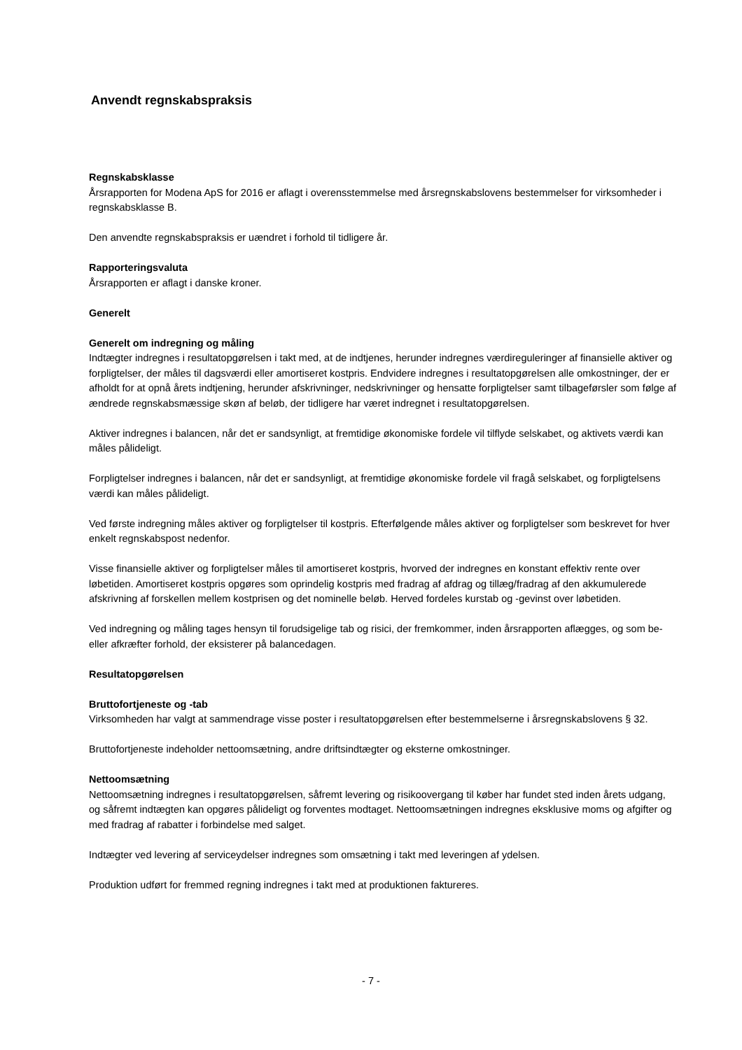Anvendt regnskabspraksis
Regnskabsklasse
Årsrapporten for Modena ApS for 2016 er aflagt i overensstemmelse med årsregnskabslovens bestemmelser for virksomheder i regnskabsklasse B.
Den anvendte regnskabspraksis er uændret i forhold til tidligere år.
Rapporteringsvaluta
Årsrapporten er aflagt i danske kroner.
Generelt
Generelt om indregning og måling
Indtægter indregnes i resultatopgørelsen i takt med, at de indtjenes, herunder indregnes værdireguleringer af finansielle aktiver og forpligtelser, der måles til dagsværdi eller amortiseret kostpris. Endvidere indregnes i resultatopgørelsen alle omkostninger, der er afholdt for at opnå årets indtjening, herunder afskrivninger, nedskrivninger og hensatte forpligtelser samt tilbageførsler som følge af ændrede regnskabsmæssige skøn af beløb, der tidligere har været indregnet i resultatopgørelsen.
Aktiver indregnes i balancen, når det er sandsynligt, at fremtidige økonomiske fordele vil tilflyde selskabet, og aktivets værdi kan måles pålideligt.
Forpligtelser indregnes i balancen, når det er sandsynligt, at fremtidige økonomiske fordele vil fragå selskabet, og forpligtelsens værdi kan måles pålideligt.
Ved første indregning måles aktiver og forpligtelser til kostpris. Efterfølgende måles aktiver og forpligtelser som beskrevet for hver enkelt regnskabspost nedenfor.
Visse finansielle aktiver og forpligtelser måles til amortiseret kostpris, hvorved der indregnes en konstant effektiv rente over løbetiden. Amortiseret kostpris opgøres som oprindelig kostpris med fradrag af afdrag og tillæg/fradrag af den akkumulerede afskrivning af forskellen mellem kostprisen og det nominelle beløb. Herved fordeles kurstab og -gevinst over løbetiden.
Ved indregning og måling tages hensyn til forudsigelige tab og risici, der fremkommer, inden årsrapporten aflægges, og som be- eller afkræfter forhold, der eksisterer på balancedagen.
Resultatopgørelsen
Bruttofortjeneste og -tab
Virksomheden har valgt at sammendrage visse poster i resultatopgørelsen efter bestemmelserne i årsregnskabslovens § 32.
Bruttofortjeneste indeholder nettoomsætning, andre driftsindtægter og eksterne omkostninger.
Nettoomsætning
Nettoomsætning indregnes i resultatopgørelsen, såfremt levering og risikoovergang til køber har fundet sted inden årets udgang, og såfremt indtægten kan opgøres pålideligt og forventes modtaget. Nettoomsætningen indregnes eksklusive moms og afgifter og med fradrag af rabatter i forbindelse med salget.
Indtægter ved levering af serviceydelser indregnes som omsætning i takt med leveringen af ydelsen.
Produktion udført for fremmed regning indregnes i takt med at produktionen faktureres.
- 7 -